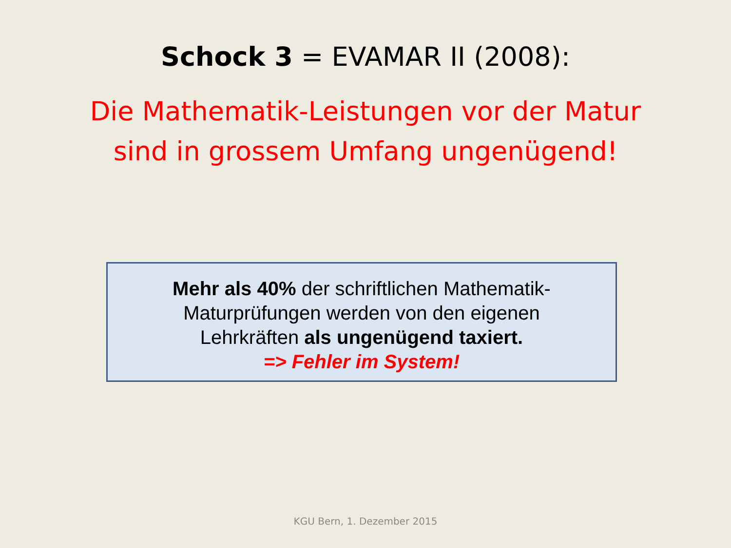Schock 3 = EVAMAR II (2008):
Die Mathematik-Leistungen vor der Matur
sind in grossem Umfang ungenügend!
Mehr als 40% der schriftlichen Mathematik-
Maturprüfungen werden von den eigenen
Lehrkräften als ungenügend taxiert.
=> Fehler im System!
KGU Bern, 1. Dezember 2015